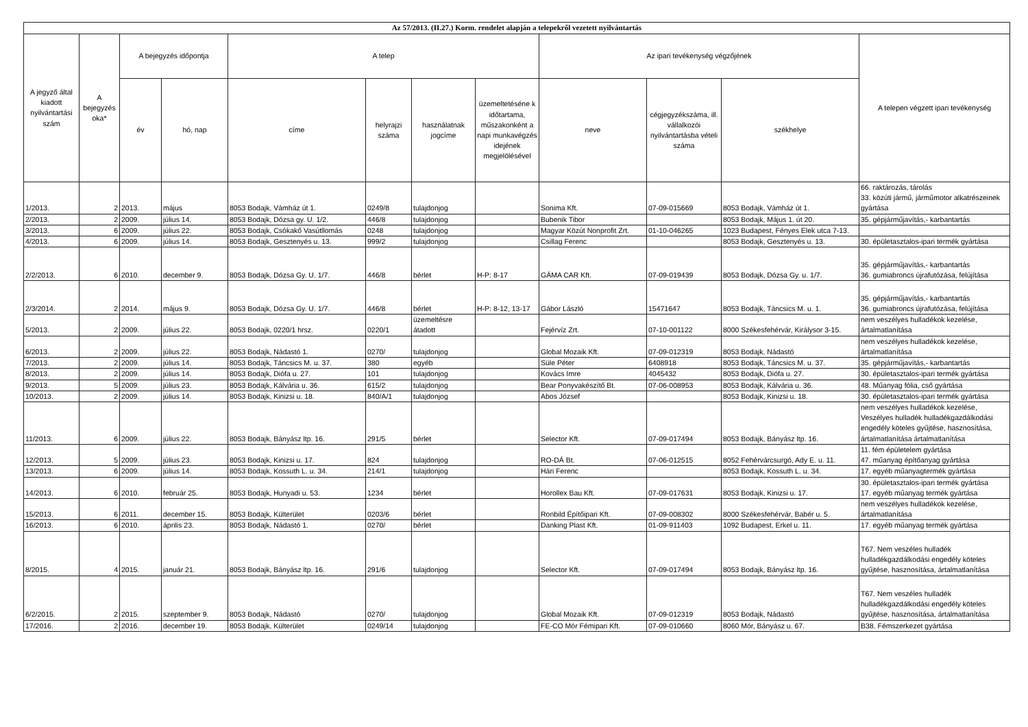| Az 57/2013. (II.27.) Korm. rendelet alapján a telepekről vezetett nyilvántartás | | | | | | | | | | | |
| --- | --- | --- | --- | --- | --- | --- | --- | --- | --- | --- | --- |
| A jegyző által kiadott nyilvántartási szám | A bejegyzés oka* | A bejegyzés időpontja | | A telep | | | | Az ipari tevékenység végzőjének | | | A telepen végzett ipari tevékenység |
| | | év | hó, nap | címe | helyrajzi száma | használatnak jogcíme | üzemeltetéséne k időtartama, műszakonként a napi munkavégzés idejének megjelölésével | neve | cégjegyzékszáma, ill. vállalkozói nyilvántartásba vételi száma | székhelye | |
| 1/2013. | 2 | 2013. | május | 8053 Bodajk, Vámház út 1. | 0249/8 | tulajdonjog | | Sonima Kft. | 07-09-015669 | 8053 Bodajk, Vámház út 1. | 66. raktározás, tárolás 33. közúti jármű, járműmotor alkatrészeinek gyártása |
| 2/2013. | 2 | 2009. | július 14. | 8053 Bodajk, Dózsa gy. U. 1/2. | 446/8 | tulajdonjog | | Bubenik Tibor | | 8053 Bodajk, Május 1. út 20. | 35. gépjárműjavítás,- karbantartás |
| 3/2013. | 6 | 2009. | július 22. | 8053 Bodajk, Csókakő Vasútllomás | 0248 | tulajdonjog | | Magyar Közút Nonprofit Zrt. | 01-10-046265 | 1023 Budapest, Fényes Elek utca 7-13. | |
| 4/2013. | 6 | 2009. | július 14. | 8053 Bodajk, Gesztenyés u. 13. | 999/2 | tulajdonjog | | Csillag Ferenc | | 8053 Bodajk, Gesztenyés u. 13. | 30. épületasztalos-ipari termék gyártása |
| 2/2/2013. | 6 | 2010. | december 9. | 8053 Bodajk, Dózsa Gy. U. 1/7. | 446/8 | bérlet | H-P: 8-17 | GÁMA CAR Kft. | 07-09-019439 | 8053 Bodajk, Dózsa Gy. u. 1/7. | 35. gépjárműjavítás,- karbantartás 36. gumiabroncs újrafutózása, felújítása |
| 2/3/2014. | 2 | 2014. | május 9. | 8053 Bodajk, Dózsa Gy. U. 1/7. | 446/8 | bérlet | H-P: 8-12, 13-17 | Gábor László | 15471647 | 8053 Bodajk, Táncsics M. u. 1. | 35. gépjárműjavítás,- karbantartás 36. gumiabroncs újrafutózása, felújítása |
| 5/2013. | 2 | 2009. | július 22. | 8053 Bodajk, 0220/1 hrsz. | 0220/1 | üzemeltésre átadott | | Fejérvíz Zrt. | 07-10-001122 | 8000 Székesfehérvár, Királysor 3-15. | nem veszélyes hulladékok kezelése, ártalmatlanítása |
| 6/2013. | 2 | 2009. | július 22. | 8053 Bodajk, Nádastó 1. | 0270/ | tulajdonjog | | Global Mozaik Kft. | 07-09-012319 | 8053 Bodajk, Nádastó | nem veszélyes hulladékok kezelése, ártalmatlanítása |
| 7/2013. | 2 | 2009. | július 14. | 8053 Bodajk, Táncsics M. u. 37. | 380 | egyéb | | Süle Péter | 6408918 | 8053 Bodajk, Táncsics M. u. 37. | 35. gépjárműjavítás,- karbantartás |
| 8/2013. | 2 | 2009. | július 14. | 8053 Bodajk, Diófa u. 27. | 101 | tulajdonjog | | Kovács Imre | 4045432 | 8053 Bodajk, Diófa u. 27. | 30. épületasztalos-ipari termék gyártása |
| 9/2013. | 5 | 2009. | július 23. | 8053 Bodajk, Kálvária u. 36. | 615/2 | tulajdonjog | | Bear Ponyvakészítő Bt. | 07-06-008953 | 8053 Bodajk, Kálvária u. 36. | 48. Műanyag fólia, cső gyártása |
| 10/2013. | 2 | 2009. | július 14. | 8053 Bodajk, Kinizsi u. 18. | 840/A/1 | tulajdonjog | | Abos József | | 8053 Bodajk, Kinizsi u. 18. | 30. épületasztalos-ipari termék gyártása |
| 11/2013. | 6 | 2009. | július 22. | 8053 Bodajk, Bányász ltp. 16. | 291/5 | bérlet | | Selector Kft. | 07-09-017494 | 8053 Bodajk, Bányász ltp. 16. | nem veszélyes hulladékok kezelése, Veszélyes hulladék hulladékgazdálkodási engedély köteles gyűjtése, hasznosítása, ártalmatlanítása ártalmatlanítása |
| 12/2013. | 5 | 2009. | július 23. | 8053 Bodajk, Kinizsi u. 17. | 824 | tulajdonjog | | RO-DÁ Bt. | 07-06-012515 | 8052 Fehérvárcsurgó, Ady E. u. 11. | 11. fém épületelem gyártása 47. műanyag építőanyag gyártása |
| 13/2013. | 6 | 2009. | július 14. | 8053 Bodajk, Kossuth L. u. 34. | 214/1 | tulajdonjog | | Hári Ferenc | | 8053 Bodajk, Kossuth L. u. 34. | 17. egyéb műanyagtermék gyártása |
| 14/2013. | 6 | 2010. | február 25. | 8053 Bodajk, Hunyadi u. 53. | 1234 | bérlet | | Horollex Bau Kft. | 07-09-017631 | 8053 Bodajk, Kinizsi u. 17. | 30. épületasztalos-ipari termék gyártása 17. egyéb műanyag termék gyártása |
| 15/2013. | 6 | 2011. | december 15. | 8053 Bodajk, Külterület | 0203/6 | bérlet | | Ronbild Építőipari Kft. | 07-09-008302 | 8000 Székesfehérvár, Babér u. 5. | nem veszélyes hulladékok kezelése, ártalmatlanítása |
| 16/2013. | 6 | 2010. | április 23. | 8053 Bodajk, Nádastó 1. | 0270/ | bérlet | | Danking Plast Kft. | 01-09-911403 | 1092 Budapest, Erkel u. 11. | 17. egyéb műanyag termék gyártása |
| 8/2015. | 4 | 2015. | január 21. | 8053 Bodajk, Bányász ltp. 16. | 291/6 | tulajdonjog | | Selector Kft. | 07-09-017494 | 8053 Bodajk, Bányász ltp. 16. | T67. Nem veszéles hulladék hulladékgazdálkodási engedély köteles gyűjtése, hasznosítása, ártalmatlanítása |
| 6/2/2015. | 2 | 2015. | szeptember 9. | 8053 Bodajk, Nádastó | 0270/ | tulajdonjog | | Global Mozaik Kft. | 07-09-012319 | 8053 Bodajk, Nádastó | T67. Nem veszéles hulladék hulladékgazdálkodási engedély köteles gyűjtése, hasznosítása, ártalmatlanítása |
| 17/2016. | 2 | 2016. | december 19. | 8053 Bodajk, Külterület | 0249/14 | tulajdonjog | | FE-CO Mór Fémipari Kft. | 07-09-010660 | 8060 Mór, Bányász u. 67. | B38. Fémszerkezet gyártása |